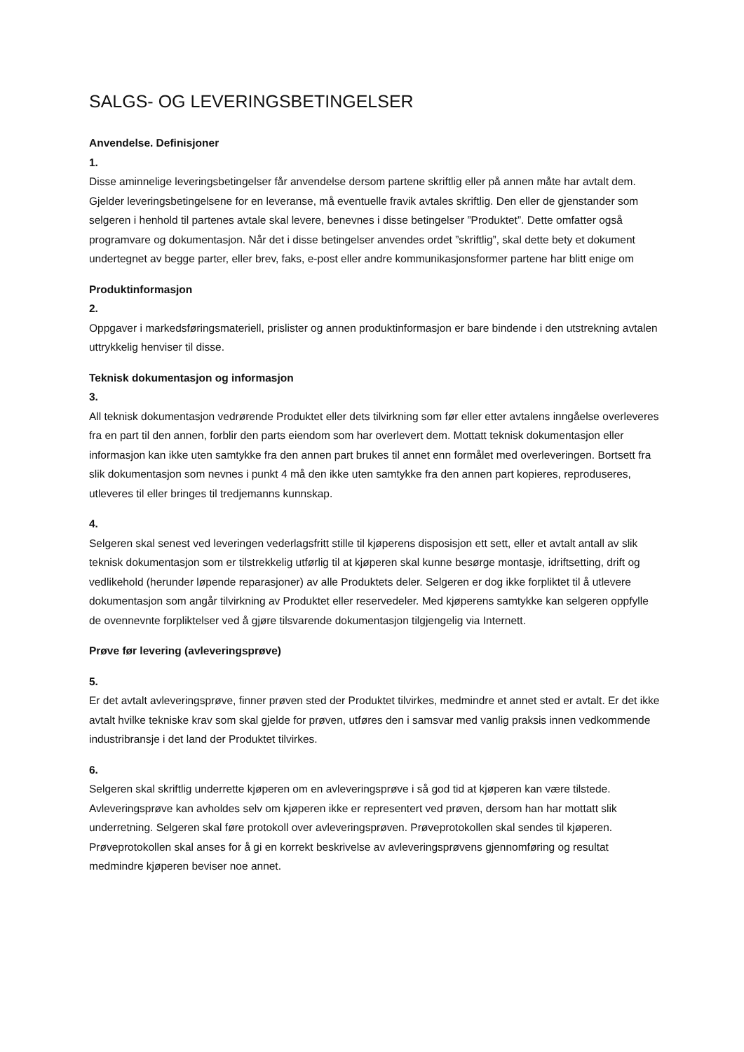SALGS- OG LEVERINGSBETINGELSER
Anvendelse. Definisjoner
1.
Disse aminnelige leveringsbetingelser får anvendelse dersom partene skriftlig eller på annen måte har avtalt dem. Gjelder leveringsbetingelsene for en leveranse, må eventuelle fravik avtales skriftlig. Den eller de gjenstander som selgeren i henhold til partenes avtale skal levere, benevnes i disse betingelser ”Produktet”. Dette omfatter også programvare og dokumentasjon. Når det i disse betingelser anvendes ordet ”skriftlig”, skal dette bety et dokument undertegnet av begge parter, eller brev, faks, e-post eller andre kommunikasjonsformer partene har blitt enige om
Produktinformasjon
2.
Oppgaver i markedsføringsmateriell, prislister og annen produktinformasjon er bare bindende i den utstrekning avtalen uttrykkelig henviser til disse.
Teknisk dokumentasjon og informasjon
3.
All teknisk dokumentasjon vedrørende Produktet eller dets tilvirkning som før eller etter avtalens inngåelse overleveres fra en part til den annen, forblir den parts eiendom som har overlevert dem. Mottatt teknisk dokumentasjon eller informasjon kan ikke uten samtykke fra den annen part brukes til annet enn formålet med overleveringen. Bortsett fra slik dokumentasjon som nevnes i punkt 4 må den ikke uten samtykke fra den annen part kopieres, reproduseres, utleveres til eller bringes til tredjemanns kunnskap.
4.
Selgeren skal senest ved leveringen vederlagsfritt stille til kjøperens disposisjon ett sett, eller et avtalt antall av slik teknisk dokumentasjon som er tilstrekkelig utførlig til at kjøperen skal kunne besørge montasje, idriftsetting, drift og vedlikehold (herunder løpende reparasjoner) av alle Produktets deler. Selgeren er dog ikke forpliktet til å utlevere dokumentasjon som angår tilvirkning av Produktet eller reservedeler. Med kjøperens samtykke kan selgeren oppfylle de ovennevnte forpliktelser ved å gjøre tilsvarende dokumentasjon tilgjengelig via Internett.
Prøve før levering (avleveringsprøve)
5.
Er det avtalt avleveringsprøve, finner prøven sted der Produktet tilvirkes, medmindre et annet sted er avtalt. Er det ikke avtalt hvilke tekniske krav som skal gjelde for prøven, utføres den i samsvar med vanlig praksis innen vedkommende industribransje i det land der Produktet tilvirkes.
6.
Selgeren skal skriftlig underrette kjøperen om en avleveringsprøve i så god tid at kjøperen kan være tilstede. Avleveringsprøve kan avholdes selv om kjøperen ikke er representert ved prøven, dersom han har mottatt slik underretning. Selgeren skal føre protokoll over avleveringsprøven. Prøveprotokollen skal sendes til kjøperen. Prøveprotokollen skal anses for å gi en korrekt beskrivelse av avleveringsprøvens gjennomføring og resultat medmindre kjøperen beviser noe annet.